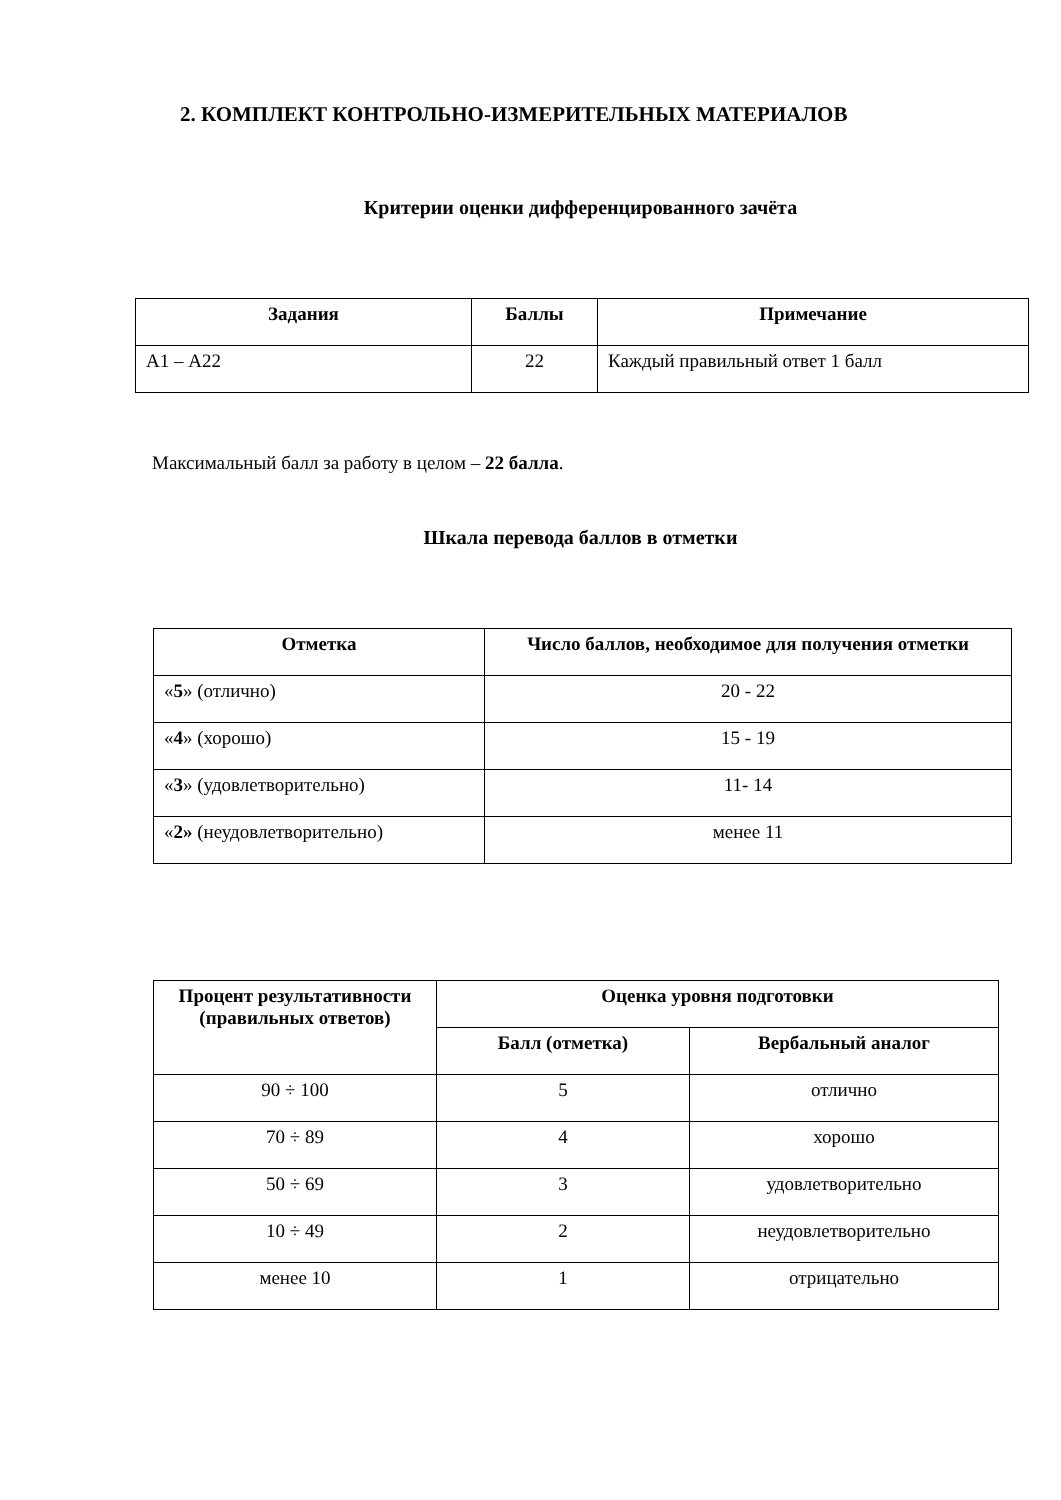2. КОМПЛЕКТ КОНТРОЛЬНО-ИЗМЕРИТЕЛЬНЫХ МАТЕРИАЛОВ
Критерии оценки дифференцированного зачёта
| Задания | Баллы | Примечание |
| --- | --- | --- |
| А1 – А22 | 22 | Каждый правильный ответ 1 балл |
Максимальный балл за работу в целом – 22 балла.
Шкала перевода баллов в отметки
| Отметка | Число баллов, необходимое для получения отметки |
| --- | --- |
| « 5 » (отлично) | 20 - 22 |
| « 4 » (хорошо) | 15 - 19 |
| « 3 » (удовлетворительно) | 11- 14 |
| « 2» (неудовлетворительно) | менее 11 |
| Процент результативности (правильных ответов) | Оценка уровня подготовки | |
| --- | --- | --- |
| | Балл (отметка) | Вербальный аналог |
| 90 ÷ 100 | 5 | отлично |
| 70 ÷ 89 | 4 | хорошо |
| 50 ÷ 69 | 3 | удовлетворительно |
| 10 ÷ 49 | 2 | неудовлетворительно |
| менее 10 | 1 | отрицательно |